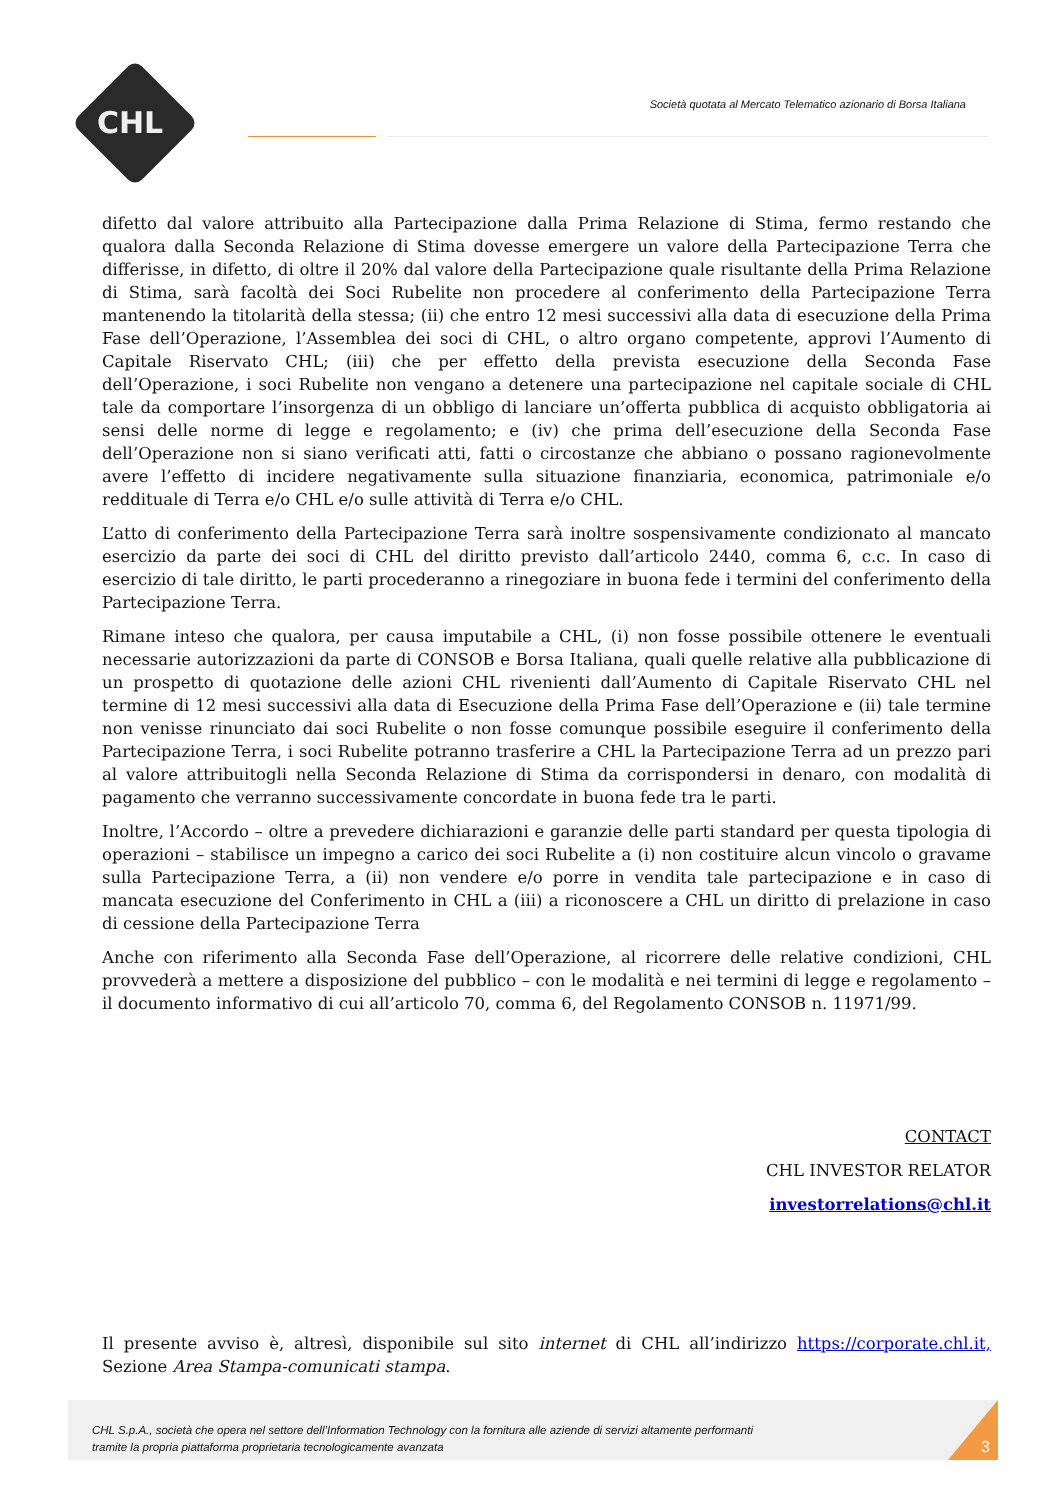CHL
Società quotata al Mercato Telematico azionario di Borsa Italiana
difetto dal valore attribuito alla Partecipazione dalla Prima Relazione di Stima, fermo restando che qualora dalla Seconda Relazione di Stima dovesse emergere un valore della Partecipazione Terra che differisse, in difetto, di oltre il 20% dal valore della Partecipazione quale risultante della Prima Relazione di Stima, sarà facoltà dei Soci Rubelite non procedere al conferimento della Partecipazione Terra mantenendo la titolarità della stessa; (ii) che entro 12 mesi successivi alla data di esecuzione della Prima Fase dell’Operazione, l’Assemblea dei soci di CHL, o altro organo competente, approvi l’Aumento di Capitale Riservato CHL; (iii) che per effetto della prevista esecuzione della Seconda Fase dell’Operazione, i soci Rubelite non vengano a detenere una partecipazione nel capitale sociale di CHL tale da comportare l’insorgenza di un obbligo di lanciare un’offerta pubblica di acquisto obbligatoria ai sensi delle norme di legge e regolamento; e (iv) che prima dell’esecuzione della Seconda Fase dell’Operazione non si siano verificati atti, fatti o circostanze che abbiano o possano ragionevolmente avere l’effetto di incidere negativamente sulla situazione finanziaria, economica, patrimoniale e/o reddituale di Terra e/o CHL e/o sulle attività di Terra e/o CHL.
L’atto di conferimento della Partecipazione Terra sarà inoltre sospensivamente condizionato al mancato esercizio da parte dei soci di CHL del diritto previsto dall’articolo 2440, comma 6, c.c. In caso di esercizio di tale diritto, le parti procederanno a rinegoziare in buona fede i termini del conferimento della Partecipazione Terra.
Rimane inteso che qualora, per causa imputabile a CHL, (i) non fosse possibile ottenere le eventuali necessarie autorizzazioni da parte di CONSOB e Borsa Italiana, quali quelle relative alla pubblicazione di un prospetto di quotazione delle azioni CHL rivenienti dall’Aumento di Capitale Riservato CHL nel termine di 12 mesi successivi alla data di Esecuzione della Prima Fase dell’Operazione e (ii) tale termine non venisse rinunciato dai soci Rubelite o non fosse comunque possibile eseguire il conferimento della Partecipazione Terra, i soci Rubelite potranno trasferire a CHL la Partecipazione Terra ad un prezzo pari al valore attribuitogli nella Seconda Relazione di Stima da corrispondersi in denaro, con modalità di pagamento che verranno successivamente concordate in buona fede tra le parti.
Inoltre, l’Accordo – oltre a prevedere dichiarazioni e garanzie delle parti standard per questa tipologia di operazioni – stabilisce un impegno a carico dei soci Rubelite a (i) non costituire alcun vincolo o gravame sulla Partecipazione Terra, a (ii) non vendere e/o porre in vendita tale partecipazione e in caso di mancata esecuzione del Conferimento in CHL a (iii) a riconoscere a CHL un diritto di prelazione in caso di cessione della Partecipazione Terra
Anche con riferimento alla Seconda Fase dell’Operazione, al ricorrere delle relative condizioni, CHL provvederà a mettere a disposizione del pubblico – con le modalità e nei termini di legge e regolamento – il documento informativo di cui all’articolo 70, comma 6, del Regolamento CONSOB n. 11971/99.
CONTACT
CHL INVESTOR RELATOR
investorrelations@chl.it
Il presente avviso è, altresì, disponibile sul sito internet di CHL all’indirizzo https://corporate.chl.it, Sezione Area Stampa-comunicati stampa.
CHL S.p.A., società che opera nel settore dell’Information Technology con la fornitura alle aziende di servizi altamente performanti
tramite la propria piattaforma proprietaria tecnologicamente avanzata
3